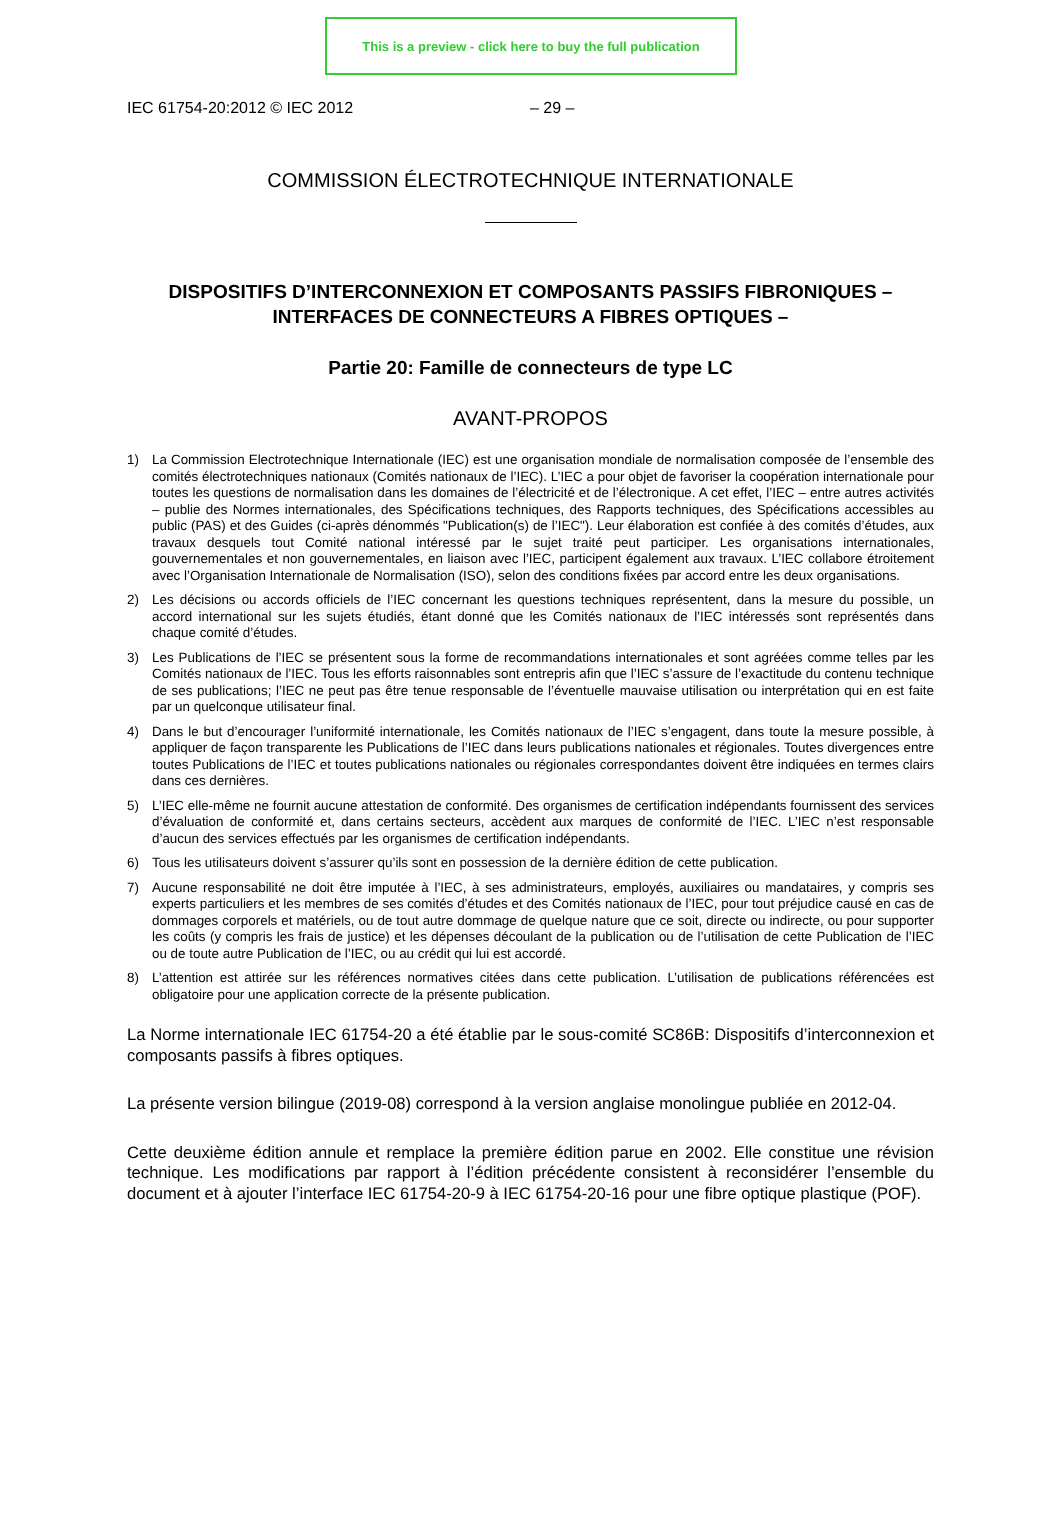This is a preview - click here to buy the full publication
IEC 61754-20:2012 © IEC 2012 – 29 –
COMMISSION ÉLECTROTECHNIQUE INTERNATIONALE
DISPOSITIFS D’INTERCONNEXION ET COMPOSANTS PASSIFS FIBRONIQUES – INTERFACES DE CONNECTEURS A FIBRES OPTIQUES –
Partie 20: Famille de connecteurs de type LC
AVANT-PROPOS
1) La Commission Electrotechnique Internationale (IEC) est une organisation mondiale de normalisation composée de l’ensemble des comités électrotechniques nationaux (Comités nationaux de l’IEC). L’IEC a pour objet de favoriser la coopération internationale pour toutes les questions de normalisation dans les domaines de l’électricité et de l’électronique. A cet effet, l’IEC – entre autres activités – publie des Normes internationales, des Spécifications techniques, des Rapports techniques, des Spécifications accessibles au public (PAS) et des Guides (ci-après dénommés "Publication(s) de l’IEC"). Leur élaboration est confiée à des comités d’études, aux travaux desquels tout Comité national intéressé par le sujet traité peut participer. Les organisations internationales, gouvernementales et non gouvernementales, en liaison avec l’IEC, participent également aux travaux. L’IEC collabore étroitement avec l’Organisation Internationale de Normalisation (ISO), selon des conditions fixées par accord entre les deux organisations.
2) Les décisions ou accords officiels de l’IEC concernant les questions techniques représentent, dans la mesure du possible, un accord international sur les sujets étudiés, étant donné que les Comités nationaux de l’IEC intéressés sont représentés dans chaque comité d’études.
3) Les Publications de l’IEC se présentent sous la forme de recommandations internationales et sont agréées comme telles par les Comités nationaux de l’IEC. Tous les efforts raisonnables sont entrepris afin que l’IEC s’assure de l’exactitude du contenu technique de ses publications; l’IEC ne peut pas être tenue responsable de l’éventuelle mauvaise utilisation ou interprétation qui en est faite par un quelconque utilisateur final.
4) Dans le but d’encourager l’uniformité internationale, les Comités nationaux de l’IEC s’engagent, dans toute la mesure possible, à appliquer de façon transparente les Publications de l’IEC dans leurs publications nationales et régionales. Toutes divergences entre toutes Publications de l’IEC et toutes publications nationales ou régionales correspondantes doivent être indiquées en termes clairs dans ces dernières.
5) L’IEC elle-même ne fournit aucune attestation de conformité. Des organismes de certification indépendants fournissent des services d’évaluation de conformité et, dans certains secteurs, accèdent aux marques de conformité de l’IEC. L’IEC n’est responsable d’aucun des services effectués par les organismes de certification indépendants.
6) Tous les utilisateurs doivent s’assurer qu’ils sont en possession de la dernière édition de cette publication.
7) Aucune responsabilité ne doit être imputée à l’IEC, à ses administrateurs, employés, auxiliaires ou mandataires, y compris ses experts particuliers et les membres de ses comités d’études et des Comités nationaux de l’IEC, pour tout préjudice causé en cas de dommages corporels et matériels, ou de tout autre dommage de quelque nature que ce soit, directe ou indirecte, ou pour supporter les coûts (y compris les frais de justice) et les dépenses découlant de la publication ou de l’utilisation de cette Publication de l’IEC ou de toute autre Publication de l’IEC, ou au crédit qui lui est accordé.
8) L’attention est attirée sur les références normatives citées dans cette publication. L’utilisation de publications référencées est obligatoire pour une application correcte de la présente publication.
La Norme internationale IEC 61754-20 a été établie par le sous-comité SC86B: Dispositifs d’interconnexion et composants passifs à fibres optiques.
La présente version bilingue (2019-08) correspond à la version anglaise monolingue publiée en 2012-04.
Cette deuxième édition annule et remplace la première édition parue en 2002. Elle constitue une révision technique. Les modifications par rapport à l’édition précédente consistent à reconsidérer l’ensemble du document et à ajouter l’interface IEC 61754-20-9 à IEC 61754-20-16 pour une fibre optique plastique (POF).